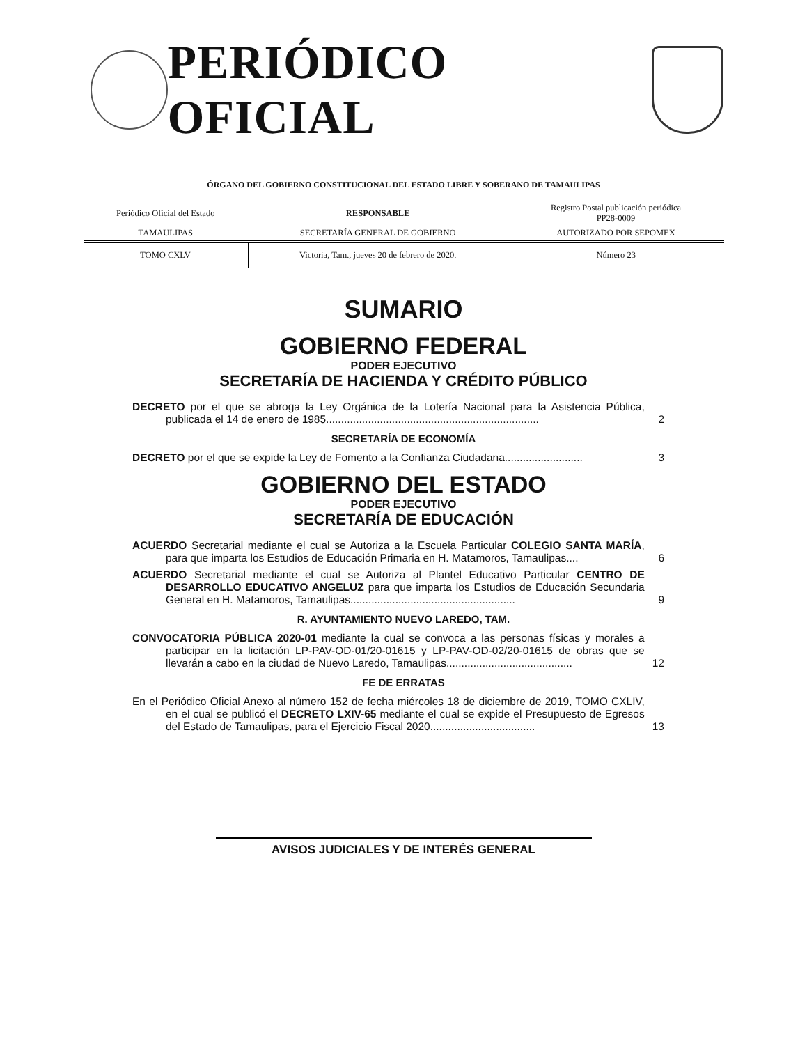PERIÓDICO OFICIAL
ÓRGANO DEL GOBIERNO CONSTITUCIONAL DEL ESTADO LIBRE Y SOBERANO DE TAMAULIPAS
| Periódico Oficial del Estado | RESPONSABLE | Registro Postal publicación periódica PP28-0009 |
| TAMAULIPAS | SECRETARÍA GENERAL DE GOBIERNO | AUTORIZADO POR SEPOMEX |
| TOMO CXLV | Victoria, Tam., jueves 20 de febrero de 2020. | Número 23 |
SUMARIO
GOBIERNO FEDERAL
PODER EJECUTIVO
SECRETARÍA DE HACIENDA Y CRÉDITO PÚBLICO
DECRETO por el que se abroga la Ley Orgánica de la Lotería Nacional para la Asistencia Pública, publicada el 14 de enero de 1985.......................................................................
2
SECRETARÍA DE ECONOMÍA
DECRETO por el que se expide la Ley de Fomento a la Confianza Ciudadana..........................
3
GOBIERNO DEL ESTADO
PODER EJECUTIVO
SECRETARÍA DE EDUCACIÓN
ACUERDO Secretarial mediante el cual se Autoriza a la Escuela Particular COLEGIO SANTA MARÍA, para que imparta los Estudios de Educación Primaria en H. Matamoros, Tamaulipas....
6
ACUERDO Secretarial mediante el cual se Autoriza al Plantel Educativo Particular CENTRO DE DESARROLLO EDUCATIVO ANGELUZ para que imparta los Estudios de Educación Secundaria General en H. Matamoros, Tamaulipas.......................................................
9
R. AYUNTAMIENTO NUEVO LAREDO, TAM.
CONVOCATORIA PÚBLICA 2020-01 mediante la cual se convoca a las personas físicas y morales a participar en la licitación LP-PAV-OD-01/20-01615 y LP-PAV-OD-02/20-01615 de obras que se llevarán a cabo en la ciudad de Nuevo Laredo, Tamaulipas..........................................
12
FE DE ERRATAS
En el Periódico Oficial Anexo al número 152 de fecha miércoles 18 de diciembre de 2019, TOMO CXLIV, en el cual se publicó el DECRETO LXIV-65 mediante el cual se expide el Presupuesto de Egresos del Estado de Tamaulipas, para el Ejercicio Fiscal 2020...................................
13
AVISOS JUDICIALES Y DE INTERÉS GENERAL